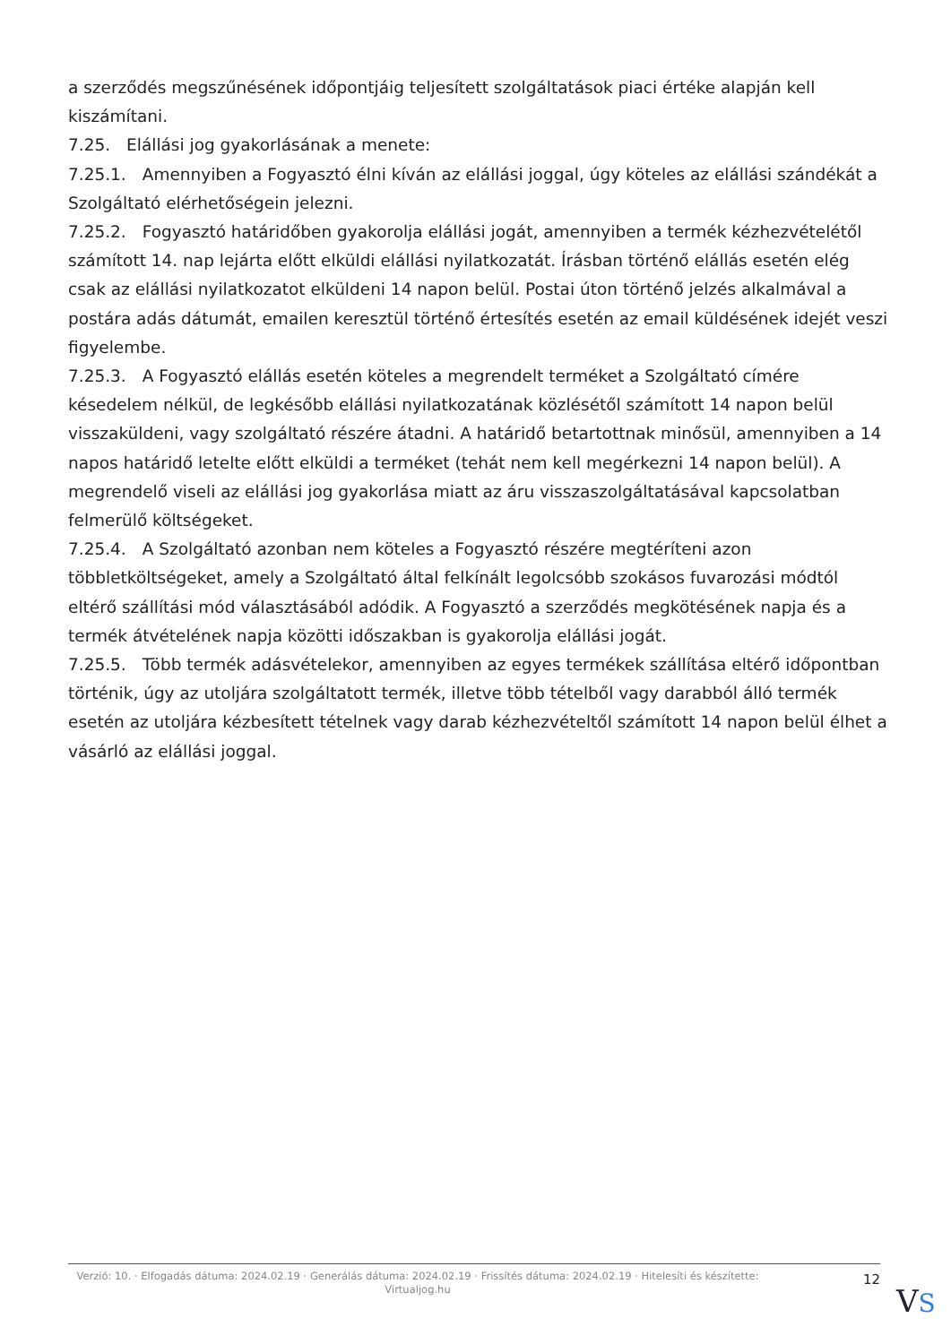a szerződés megszűnésének időpontjáig teljesített szolgáltatások piaci értéke alapján kell kiszámítani.
7.25. Elállási jog gyakorlásának a menete:
7.25.1. Amennyiben a Fogyasztó élni kíván az elállási joggal, úgy köteles az elállási szándékát a Szolgáltató elérhetőségein jelezni.
7.25.2. Fogyasztó határidőben gyakorolja elállási jogát, amennyiben a termék kézhezvételétől számított 14. nap lejárta előtt elküldi elállási nyilatkozatát. Írásban történő elállás esetén elég csak az elállási nyilatkozatot elküldeni 14 napon belül. Postai úton történő jelzés alkalmával a postára adás dátumát, emailen keresztül történő értesítés esetén az email küldésének idejét veszi figyelembe.
7.25.3. A Fogyasztó elállás esetén köteles a megrendelt terméket a Szolgáltató címére késedelem nélkül, de legkésőbb elállási nyilatkozatának közlésétől számított 14 napon belül visszaküldeni, vagy szolgáltató részére átadni. A határidő betartottnak minősül, amennyiben a 14 napos határidő letelte előtt elküldi a terméket (tehát nem kell megérkezni 14 napon belül). A megrendelő viseli az elállási jog gyakorlása miatt az áru visszaszolgáltatásával kapcsolatban felmerülő költségeket.
7.25.4. A Szolgáltató azonban nem köteles a Fogyasztó részére megtéríteni azon többletköltségeket, amely a Szolgáltató által felkínált legolcsóbb szokásos fuvarozási módtól eltérő szállítási mód választásából adódik. A Fogyasztó a szerződés megkötésének napja és a termék átvételének napja közötti időszakban is gyakorolja elállási jogát.
7.25.5. Több termék adásvételekor, amennyiben az egyes termékek szállítása eltérő időpontban történik, úgy az utoljára szolgáltatott termék, illetve több tételből vagy darabból álló termék esetén az utoljára kézbesített tételnek vagy darab kézhezvételtől számított 14 napon belül élhet a vásárló az elállási joggal.
Verzió: 10. · Elfogadás dátuma: 2024.02.19 · Generálás dátuma: 2024.02.19 · Frissítés dátuma: 2024.02.19 · Hitelesíti és készítette: Virtualjog.hu
12
VS